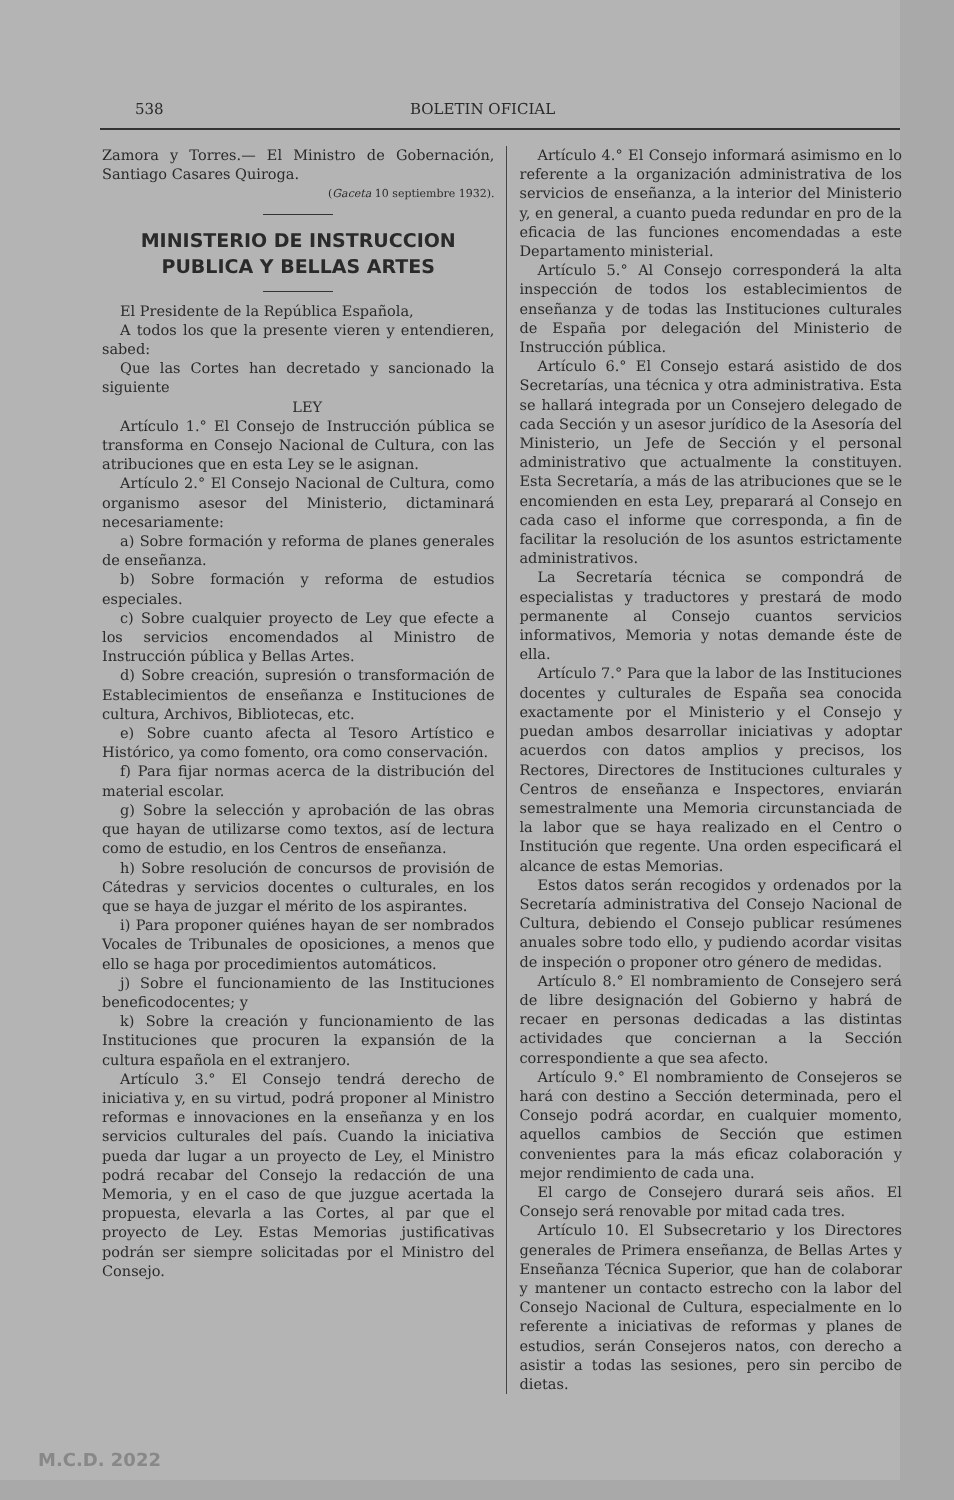538 BOLETIN OFICIAL
Zamora y Torres.— El Ministro de Gobernación, Santiago Casares Quiroga.
(Gaceta 10 septiembre 1932).
MINISTERIO DE INSTRUCCION PUBLICA Y BELLAS ARTES
El Presidente de la República Española,
A todos los que la presente vieren y entendieren, sabed:
Que las Cortes han decretado y sancionado la siguiente
LEY
Artículo 1.° El Consejo de Instrucción pública se transforma en Consejo Nacional de Cultura, con las atribuciones que en esta Ley se le asignan.
Artículo 2.° El Consejo Nacional de Cultura, como organismo asesor del Ministerio, dictaminará necesariamente:
a) Sobre formación y reforma de planes generales de enseñanza.
b) Sobre formación y reforma de estudios especiales.
c) Sobre cualquier proyecto de Ley que efecte a los servicios encomendados al Ministro de Instrucción pública y Bellas Artes.
d) Sobre creación, supresión o transformación de Establecimientos de enseñanza e Instituciones de cultura, Archivos, Bibliotecas, etc.
e) Sobre cuanto afecta al Tesoro Artístico e Histórico, ya como fomento, ora como conservación.
f) Para fijar normas acerca de la distribución del material escolar.
g) Sobre la selección y aprobación de las obras que hayan de utilizarse como textos, así de lectura como de estudio, en los Centros de enseñanza.
h) Sobre resolución de concursos de provisión de Cátedras y servicios docentes o culturales, en los que se haya de juzgar el mérito de los aspirantes.
i) Para proponer quiénes hayan de ser nombrados Vocales de Tribunales de oposiciones, a menos que ello se haga por procedimientos automáticos.
j) Sobre el funcionamiento de las Instituciones beneficodocentes; y
k) Sobre la creación y funcionamiento de las Instituciones que procuren la expansión de la cultura española en el extranjero.
Artículo 3.° El Consejo tendrá derecho de iniciativa y, en su virtud, podrá proponer al Ministro reformas e innovaciones en la enseñanza y en los servicios culturales del país. Cuando la iniciativa pueda dar lugar a un proyecto de Ley, el Ministro podrá recabar del Consejo la redacción de una Memoria, y en el caso de que juzgue acertada la propuesta, elevarla a las Cortes, al par que el proyecto de Ley. Estas Memorias justificativas podrán ser siempre solicitadas por el Ministro del Consejo.
Artículo 4.° El Consejo informará asimismo en lo referente a la organización administrativa de los servicios de enseñanza, a la interior del Ministerio y, en general, a cuanto pueda redundar en pro de la eficacia de las funciones encomendadas a este Departamento ministerial.
Artículo 5.° Al Consejo corresponderá la alta inspección de todos los establecimientos de enseñanza y de todas las Instituciones culturales de España por delegación del Ministerio de Instrucción pública.
Artículo 6.° El Consejo estará asistido de dos Secretarías, una técnica y otra administrativa. Esta se hallará integrada por un Consejero delegado de cada Sección y un asesor jurídico de la Asesoría del Ministerio, un Jefe de Sección y el personal administrativo que actualmente la constituyen. Esta Secretaría, a más de las atribuciones que se le encomienden en esta Ley, preparará al Consejo en cada caso el informe que corresponda, a fin de facilitar la resolución de los asuntos estrictamente administrativos.
La Secretaría técnica se compondrá de especialistas y traductores y prestará de modo permanente al Consejo cuantos servicios informativos, Memoria y notas demande éste de ella.
Artículo 7.° Para que la labor de las Instituciones docentes y culturales de España sea conocida exactamente por el Ministerio y el Consejo y puedan ambos desarrollar iniciativas y adoptar acuerdos con datos amplios y precisos, los Rectores, Directores de Instituciones culturales y Centros de enseñanza e Inspectores, enviarán semestralmente una Memoria circunstanciada de la labor que se haya realizado en el Centro o Institución que regente. Una orden especificará el alcance de estas Memorias.
Estos datos serán recogidos y ordenados por la Secretaría administrativa del Consejo Nacional de Cultura, debiendo el Consejo publicar resúmenes anuales sobre todo ello, y pudiendo acordar visitas de inspeción o proponer otro género de medidas.
Artículo 8.° El nombramiento de Consejero será de libre designación del Gobierno y habrá de recaer en personas dedicadas a las distintas actividades que conciernan a la Sección correspondiente a que sea afecto.
Artículo 9.° El nombramiento de Consejeros se hará con destino a Sección determinada, pero el Consejo podrá acordar, en cualquier momento, aquellos cambios de Sección que estimen convenientes para la más eficaz colaboración y mejor rendimiento de cada una.
El cargo de Consejero durará seis años. El Consejo será renovable por mitad cada tres.
Artículo 10. El Subsecretario y los Directores generales de Primera enseñanza, de Bellas Artes y Enseñanza Técnica Superior, que han de colaborar y mantener un contacto estrecho con la labor del Consejo Nacional de Cultura, especialmente en lo referente a iniciativas de reformas y planes de estudios, serán Consejeros natos, con derecho a asistir a todas las sesiones, pero sin percibo de dietas.
M.C.D. 2022